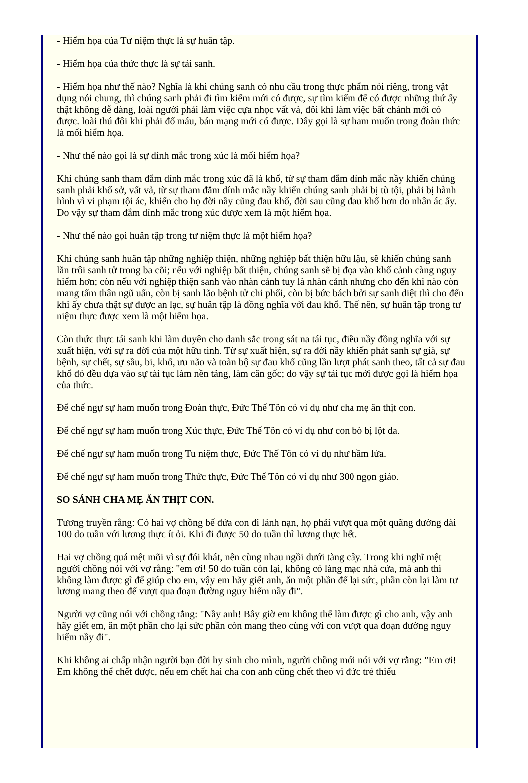- Hiểm họa của Tư niệm thực là sự huân tập.
- Hiểm họa của thức thực là sự tái sanh.
- Hiểm họa như thế nào? Nghĩa là khi chúng sanh có nhu cầu trong thực phẩm nói riêng, trong vật dụng nói chung, thì chúng sanh phải đi tìm kiếm mới có được, sự tìm kiếm để có được những thứ ấy thật không dễ dàng, loài người phải làm việc cựa nhọc vất vả, đôi khi làm việc bất chánh mới có được. loài thú đôi khi phải đổ máu, bán mạng mới có được. Đây gọi là sự ham muốn trong đoàn thức là mối hiểm họa.
- Như thế nào gọi là sự dính mắc trong xúc là mối hiểm họa?
Khi chúng sanh tham đắm dính mắc trong xúc đã là khổ, từ sự tham đắm dính mắc nầy khiến chúng sanh phải khổ sở, vất vả, từ sự tham đắm dính mắc nầy khiến chúng sanh phải bị tù tội, phải bị hành hình vì vi phạm tội ác, khiến cho họ đời nầy cũng đau khổ, đời sau cũng đau khổ hơn do nhân ác ấy. Do vậy sự tham đắm dính mắc trong xúc được xem là một hiểm họa.
- Như thế nào gọi huân tập trong tư niệm thực là một hiểm họa?
Khi chúng sanh huân tập những nghiệp thiện, những nghiệp bất thiện hữu lậu, sẽ khiến chúng sanh lăn trôi sanh tử trong ba cõi; nếu với nghiệp bất thiện, chúng sanh sẽ bị đọa vào khổ cảnh càng nguy hiểm hơn; còn nếu với nghiệp thiện sanh vào nhàn cảnh tuy là nhàn cảnh nhưng cho đến khi nào còn mang tấm thân ngũ uẩn, còn bị sanh lão bệnh tử chi phối, còn bị bức bách bởi sự sanh diệt thì cho đến khi ấy chưa thật sự được an lạc, sự huân tập là đồng nghĩa với đau khổ. Thế nên, sự huân tập trong tư niệm thực được xem là một hiểm họa.
Còn thức thực tái sanh khi làm duyên cho danh sắc trong sát na tái tục, điều nầy đồng nghĩa với sự xuất hiện, với sự ra đời của một hữu tình. Từ sự xuất hiện, sự ra đời nầy khiến phát sanh sự già, sự bệnh, sự chết, sự sầu, bi, khổ, ưu não và toàn bộ sự đau khổ cũng lần lượt phát sanh theo, tất cả sự đau khổ đó đều dựa vào sự tài tục làm nền tảng, làm căn gốc; do vậy sự tái tục mới được gọi là hiểm họa của thức.
Để chế ngự sự ham muốn trong Đoàn thực, Đức Thế Tôn có ví dụ như cha mẹ ăn thịt con.
Để chế ngự sự ham muốn trong Xúc thực, Đức Thế Tôn có ví dụ như con bò bị lột da.
Để chế ngự sự ham muốn trong Tu niệm thực, Đức Thế Tôn có ví dụ như hầm lửa.
Để chế ngự sự ham muốn trong Thức thực, Đức Thế Tôn có ví dụ như 300 ngọn giáo.
SO SÁNH CHA MẸ ĂN THỊT CON.
Tương truyền rằng: Có hai vợ chồng bế đứa con đi lánh nạn, họ phải vượt qua một quãng đường dài 100 do tuần với lương thực ít ỏi. Khi đi được 50 do tuần thì lương thực hết.
Hai vợ chồng quá mệt mõi vì sự đói khát, nên cùng nhau ngồi dưới tàng cây. Trong khi nghĩ mệt người chồng nói với vợ rằng: "em ơi! 50 do tuần còn lại, không có làng mạc nhà cửa, mà anh thì không làm được gì để giúp cho em, vậy em hãy giết anh, ăn một phần để lại sức, phần còn lại làm tư lương mang theo để vượt qua đoạn đường nguy hiểm nầy đi".
Người vợ cũng nói với chồng rằng: "Nầy anh! Bây giờ em không thể làm được gì cho anh, vậy anh hãy giết em, ăn một phần cho lại sức phần còn mang theo cùng với con vượt qua đoạn đường nguy hiểm nầy đi".
Khi không ai chấp nhận người bạn đời hy sinh cho mình, người chồng mới nói với vợ rằng: "Em ơi! Em không thể chết được, nếu em chết hai cha con anh cũng chết theo vì đức trẻ thiếu